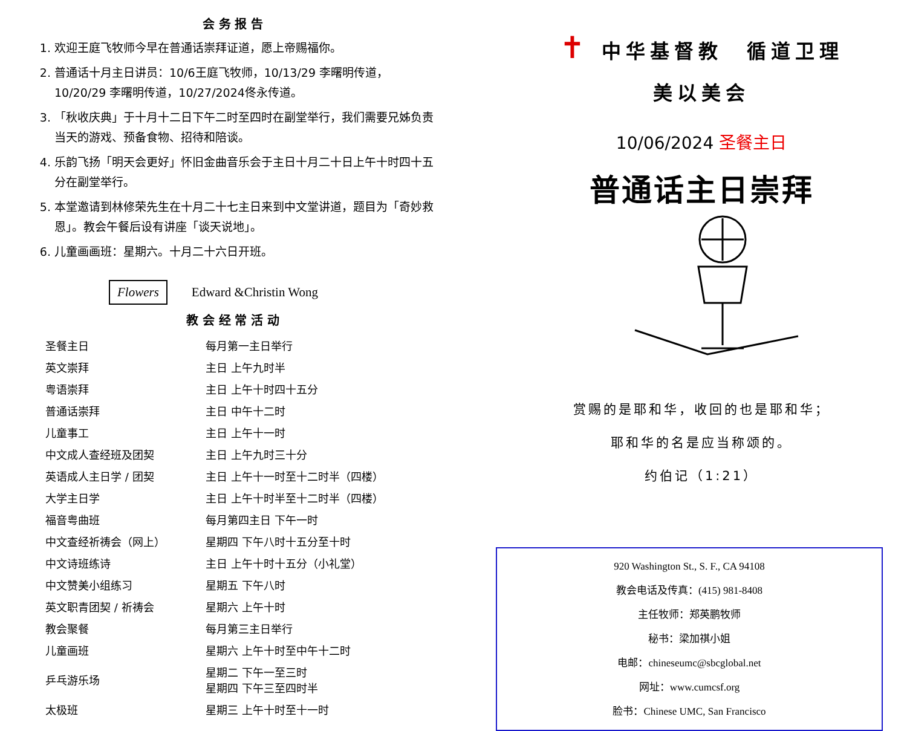会 务 报 告
1. 欢迎王庭飞牧师今早在普通话崇拜证道，愿上帝赐福你。
2. 普通话十月主日讲员：10/6王庭飞牧师，10/13/29 李曙明传道，10/20/29 李曙明传道，10/27/2024佟永传道。
3. 「秋收庆典」于十月十二日下午二时至四时在副堂举行，我们需要兄姊负责当天的游戏、预备食物、招待和陪谈。
4. 乐韵飞扬「明天会更好」怀旧金曲音乐会于主日十月二十日上午十时四十五分在副堂举行。
5. 本堂邀请到林修荣先生在十月二十七主日来到中文堂讲道，题目为「奇妙救恩」。教会午餐后设有讲座「谈天说地」。
6. 儿童画画班：星期六。十月二十六日开班。
Flowers Edward &Christin Wong
教 会 经 常 活 动
| 圣餐主日 | 每月第一主日举行 |
| 英文崇拜 | 主日 上午九时半 |
| 粤语崇拜 | 主日 上午十时四十五分 |
| 普通话崇拜 | 主日 中午十二时 |
| 儿童事工 | 主日 上午十一时 |
| 中文成人查经班及团契 | 主日 上午九时三十分 |
| 英语成人主日学 / 团契 | 主日 上午十一时至十二时半（四楼） |
| 大学主日学 | 主日 上午十时半至十二时半（四楼） |
| 福音粤曲班 | 每月第四主日 下午一时 |
| 中文查经祈祷会（网上） | 星期四 下午八时十五分至十时 |
| 中文诗班练诗 | 主日 上午十时十五分（小礼堂） |
| 中文赞美小组练习 | 星期五 下午八时 |
| 英文职青团契 / 祈祷会 | 星期六 上午十时 |
| 教会聚餐 | 每月第三主日举行 |
| 儿童画班 | 星期六 上午十时至中午十二时 |
| 乒乓游乐场 | 星期二 下午一至三时 星期四 下午三至四时半 |
| 太极班 | 星期三 上午十时至十一时 |
✝ 中华基督教　循道卫理
美以美会
10/06/2024 圣餐主日
普通话主日崇拜
赏赐的是耶和华，收回的也是耶和华；
耶和华的名是应当称颂的。
约伯记（1:21）
920 Washington St., S. F., CA 94108
教会电话及传真：(415) 981-8408
主任牧师：郑英鹏牧师
秘书：梁加祺小姐
电邮：chineseumc@sbcglobal.net
网址：www.cumcsf.org
脸书：Chinese UMC, San Francisco